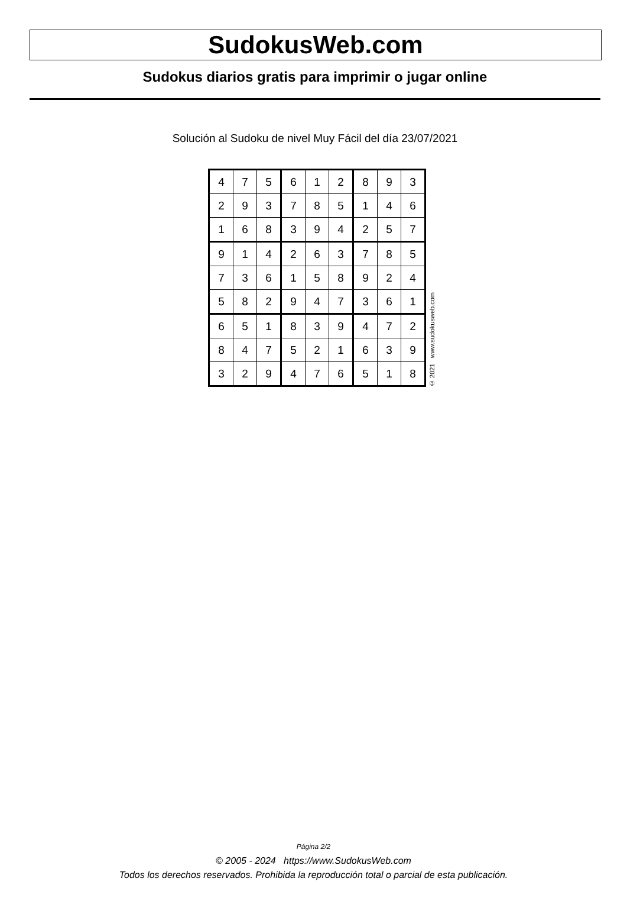SudokusWeb.com
Sudokus diarios gratis para imprimir o jugar online
Solución al Sudoku de nivel Muy Fácil del día 23/07/2021
| 4 | 7 | 5 | 6 | 1 | 2 | 8 | 9 | 3 |
| 2 | 9 | 3 | 7 | 8 | 5 | 1 | 4 | 6 |
| 1 | 6 | 8 | 3 | 9 | 4 | 2 | 5 | 7 |
| 9 | 1 | 4 | 2 | 6 | 3 | 7 | 8 | 5 |
| 7 | 3 | 6 | 1 | 5 | 8 | 9 | 2 | 4 |
| 5 | 8 | 2 | 9 | 4 | 7 | 3 | 6 | 1 |
| 6 | 5 | 1 | 8 | 3 | 9 | 4 | 7 | 2 |
| 8 | 4 | 7 | 5 | 2 | 1 | 6 | 3 | 9 |
| 3 | 2 | 9 | 4 | 7 | 6 | 5 | 1 | 8 |
© 2021 www.sudokusweb.com
Página 2/2
© 2005 - 2024 https://www.SudokusWeb.com
Todos los derechos reservados. Prohibida la reproducción total o parcial de esta publicación.